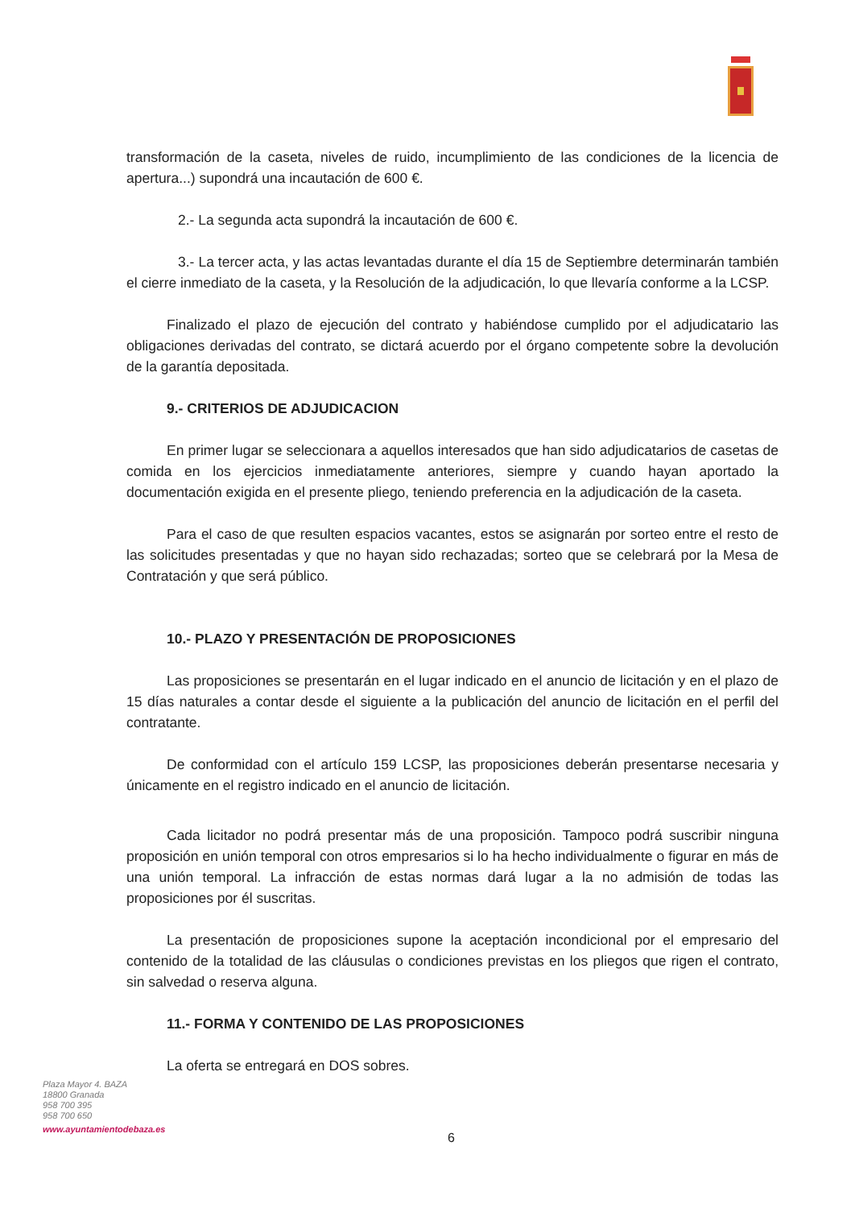transformación de la caseta, niveles de ruido, incumplimiento de las condiciones de la licencia de apertura...) supondrá una incautación de 600 €.
2.- La segunda acta supondrá la incautación de 600 €.
3.- La tercer acta, y las actas levantadas durante el día 15 de Septiembre determinarán también el cierre inmediato de la caseta, y la Resolución de la adjudicación, lo que llevaría conforme a la LCSP.
Finalizado el plazo de ejecución del contrato y habiéndose cumplido por el adjudicatario las obligaciones derivadas del contrato, se dictará acuerdo por el órgano competente sobre la devolución de la garantía depositada.
9.- CRITERIOS DE ADJUDICACION
En primer lugar se seleccionara a aquellos interesados que han sido adjudicatarios de casetas de comida en los ejercicios inmediatamente anteriores, siempre y cuando hayan aportado la documentación exigida en el presente pliego, teniendo preferencia en la adjudicación de la caseta.
Para el caso de que resulten espacios vacantes, estos se asignarán por sorteo entre el resto de las solicitudes presentadas y que no hayan sido rechazadas; sorteo que se celebrará por la Mesa de Contratación y que será público.
10.- PLAZO Y PRESENTACIÓN DE PROPOSICIONES
Las proposiciones se presentarán en el lugar indicado en el anuncio de licitación y en el plazo de 15 días naturales a contar desde el siguiente a la publicación del anuncio de licitación en el perfil del contratante.
De conformidad con el artículo 159 LCSP, las proposiciones deberán presentarse necesaria y únicamente en el registro indicado en el anuncio de licitación.
Cada licitador no podrá presentar más de una proposición. Tampoco podrá suscribir ninguna proposición en unión temporal con otros empresarios si lo ha hecho individualmente o figurar en más de una unión temporal. La infracción de estas normas dará lugar a la no admisión de todas las proposiciones por él suscritas.
La presentación de proposiciones supone la aceptación incondicional por el empresario del contenido de la totalidad de las cláusulas o condiciones previstas en los pliegos que rigen el contrato, sin salvedad o reserva alguna.
11.- FORMA Y CONTENIDO DE LAS PROPOSICIONES
La oferta se entregará en DOS sobres.
Plaza Mayor 4. BAZA
18800 Granada
958 700 395
958 700 650
www.ayuntamientodebaza.es
6